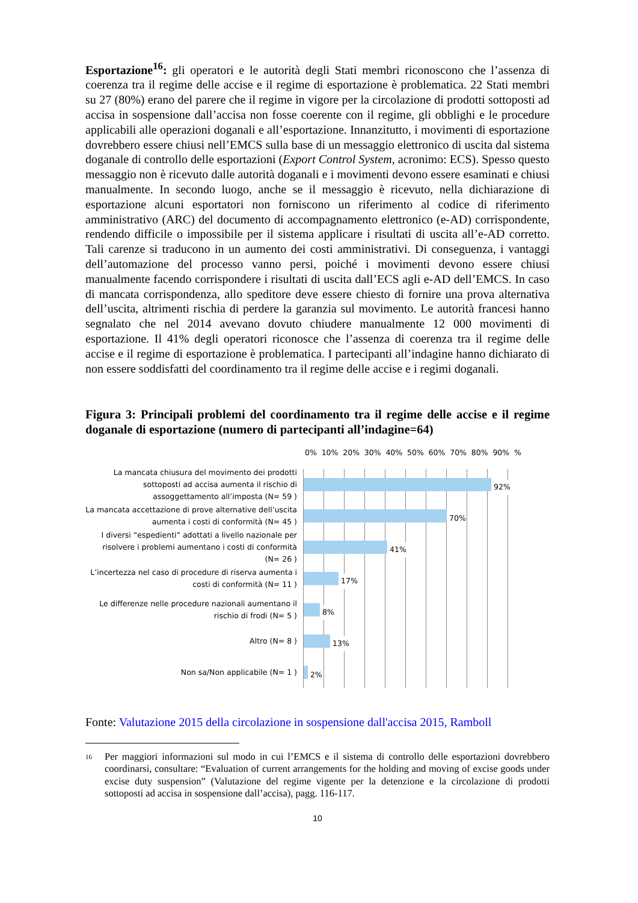Esportazione<sup>16</sup>: gli operatori e le autorità degli Stati membri riconoscono che l’assenza di coerenza tra il regime delle accise e il regime di esportazione è problematica. 22 Stati membri su 27 (80%) erano del parere che il regime in vigore per la circolazione di prodotti sottoposti ad accisa in sospensione dall’accisa non fosse coerente con il regime, gli obblighi e le procedure applicabili alle operazioni doganali e all’esportazione. Innanzitutto, i movimenti di esportazione dovrebbero essere chiusi nell’EMCS sulla base di un messaggio elettronico di uscita dal sistema doganale di controllo delle esportazioni (Export Control System, acronimo: ECS). Spesso questo messaggio non è ricevuto dalle autorità doganali e i movimenti devono essere esaminati e chiusi manualmente. In secondo luogo, anche se il messaggio è ricevuto, nella dichiarazione di esportazione alcuni esportatori non forniscono un riferimento al codice di riferimento amministrativo (ARC) del documento di accompagnamento elettronico (e-AD) corrispondente, rendendo difficile o impossibile per il sistema applicare i risultati di uscita all’e-AD corretto. Tali carenze si traducono in un aumento dei costi amministrativi. Di conseguenza, i vantaggi dell’automazione del processo vanno persi, poiché i movimenti devono essere chiusi manualmente facendo corrispondere i risultati di uscita dall’ECS agli e-AD dell’EMCS. In caso di mancata corrispondenza, allo speditore deve essere chiesto di fornire una prova alternativa dell’uscita, altrimenti rischia di perdere la garanzia sul movimento. Le autorità francesi hanno segnalato che nel 2014 avevano dovuto chiudere manualmente 12 000 movimenti di esportazione. Il 41% degli operatori riconosce che l’assenza di coerenza tra il regime delle accise e il regime di esportazione è problematica. I partecipanti all’indagine hanno dichiarato di non essere soddisfatti del coordinamento tra il regime delle accise e i regimi doganali.
Figura 3: Principali problemi del coordinamento tra il regime delle accise e il regime doganale di esportazione (numero di partecipanti all’indagine=64)
0% 10% 20% 30% 40% 50% 60% 70% 80% 90% %
La mancata chiusura del movimento dei prodotti sottoposti ad accisa aumenta il rischio di assoggettamento all’imposta (N= 59 )
92%
La mancata accettazione di prove alternative dell’uscita aumenta i costi di conformità (N= 45 )
70%
I diversi “espedienti” adottati a livello nazionale per risolvere i problemi aumentano i costi di conformità (N= 26 )
41%
L’incertezza nel caso di procedure di riserva aumenta i costi di conformità (N= 11 )
17%
Le differenze nelle procedure nazionali aumentano il rischio di frodi (N= 5 )
8%
Altro (N= 8 )
13%
Non sa/Non applicabile (N= 1 )
2%
Fonte: Valutazione 2015 della circolazione in sospensione dall'accisa 2015, Ramboll
<sup>16</sup> Per maggiori informazioni sul modo in cui l’EMCS e il sistema di controllo delle esportazioni dovrebbero coordinarsi, consultare: “Evaluation of current arrangements for the holding and moving of excise goods under excise duty suspension” (Valutazione del regime vigente per la detenzione e la circolazione di prodotti sottoposti ad accisa in sospensione dall’accisa), pagg. 116-117.
10